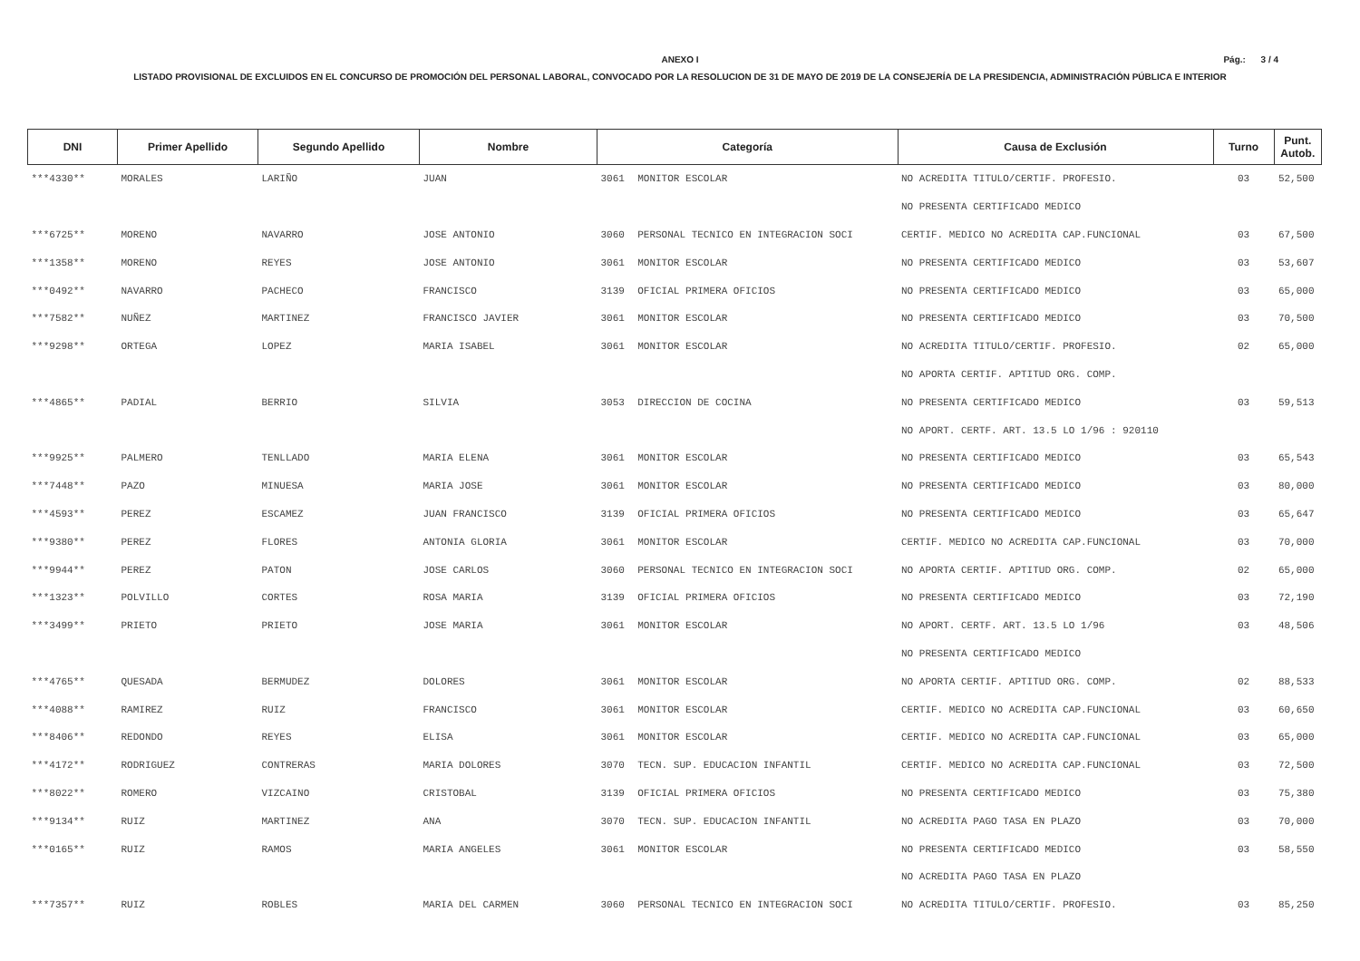ANEXO I
Pág.: 3 / 4
LISTADO PROVISIONAL DE EXCLUIDOS EN EL CONCURSO DE PROMOCIÓN DEL PERSONAL LABORAL, CONVOCADO POR LA RESOLUCION DE 31 DE MAYO DE 2019 DE LA CONSEJERÍA DE LA PRESIDENCIA, ADMINISTRACIÓN PÚBLICA E INTERIOR
| DNI | Primer Apellido | Segundo Apellido | Nombre | Categoría | | Causa de Exclusión | Turno | Punt. Autob. |
| --- | --- | --- | --- | --- | --- | --- | --- | --- |
| ***4330** | MORALES | LARIÑO | JUAN | 3061 | MONITOR ESCOLAR | NO ACREDITA TITULO/CERTIF. PROFESIO. | 03 | 52,500 |
| | | | | | | NO PRESENTA CERTIFICADO MEDICO | | |
| ***6725** | MORENO | NAVARRO | JOSE ANTONIO | 3060 | PERSONAL TECNICO EN INTEGRACION SOCI | CERTIF. MEDICO NO ACREDITA CAP.FUNCIONAL | 03 | 67,500 |
| ***1358** | MORENO | REYES | JOSE ANTONIO | 3061 | MONITOR ESCOLAR | NO PRESENTA CERTIFICADO MEDICO | 03 | 53,607 |
| ***0492** | NAVARRO | PACHECO | FRANCISCO | 3139 | OFICIAL PRIMERA OFICIOS | NO PRESENTA CERTIFICADO MEDICO | 03 | 65,000 |
| ***7582** | NUÑEZ | MARTINEZ | FRANCISCO JAVIER | 3061 | MONITOR ESCOLAR | NO PRESENTA CERTIFICADO MEDICO | 03 | 70,500 |
| ***9298** | ORTEGA | LOPEZ | MARIA ISABEL | 3061 | MONITOR ESCOLAR | NO ACREDITA TITULO/CERTIF. PROFESIO. | 02 | 65,000 |
| | | | | | | NO APORTA CERTIF. APTITUD ORG. COMP. | | |
| ***4865** | PADIAL | BERRIO | SILVIA | 3053 | DIRECCION DE COCINA | NO PRESENTA CERTIFICADO MEDICO | 03 | 59,513 |
| | | | | | | NO APORT. CERTF. ART. 13.5 LO 1/96 : 920110 | | |
| ***9925** | PALMERO | TENLLADO | MARIA ELENA | 3061 | MONITOR ESCOLAR | NO PRESENTA CERTIFICADO MEDICO | 03 | 65,543 |
| ***7448** | PAZO | MINUESA | MARIA JOSE | 3061 | MONITOR ESCOLAR | NO PRESENTA CERTIFICADO MEDICO | 03 | 80,000 |
| ***4593** | PEREZ | ESCAMEZ | JUAN FRANCISCO | 3139 | OFICIAL PRIMERA OFICIOS | NO PRESENTA CERTIFICADO MEDICO | 03 | 65,647 |
| ***9380** | PEREZ | FLORES | ANTONIA GLORIA | 3061 | MONITOR ESCOLAR | CERTIF. MEDICO NO ACREDITA CAP.FUNCIONAL | 03 | 70,000 |
| ***9944** | PEREZ | PATON | JOSE CARLOS | 3060 | PERSONAL TECNICO EN INTEGRACION SOCI | NO APORTA CERTIF. APTITUD ORG. COMP. | 02 | 65,000 |
| ***1323** | POLVILLO | CORTES | ROSA MARIA | 3139 | OFICIAL PRIMERA OFICIOS | NO PRESENTA CERTIFICADO MEDICO | 03 | 72,190 |
| ***3499** | PRIETO | PRIETO | JOSE MARIA | 3061 | MONITOR ESCOLAR | NO APORT. CERTF. ART. 13.5 LO 1/96 | 03 | 48,506 |
| | | | | | | NO PRESENTA CERTIFICADO MEDICO | | |
| ***4765** | QUESADA | BERMUDEZ | DOLORES | 3061 | MONITOR ESCOLAR | NO APORTA CERTIF. APTITUD ORG. COMP. | 02 | 88,533 |
| ***4088** | RAMIREZ | RUIZ | FRANCISCO | 3061 | MONITOR ESCOLAR | CERTIF. MEDICO NO ACREDITA CAP.FUNCIONAL | 03 | 60,650 |
| ***8406** | REDONDO | REYES | ELISA | 3061 | MONITOR ESCOLAR | CERTIF. MEDICO NO ACREDITA CAP.FUNCIONAL | 03 | 65,000 |
| ***4172** | RODRIGUEZ | CONTRERAS | MARIA DOLORES | 3070 | TECN. SUP. EDUCACION INFANTIL | CERTIF. MEDICO NO ACREDITA CAP.FUNCIONAL | 03 | 72,500 |
| ***8022** | ROMERO | VIZCAINO | CRISTOBAL | 3139 | OFICIAL PRIMERA OFICIOS | NO PRESENTA CERTIFICADO MEDICO | 03 | 75,380 |
| ***9134** | RUIZ | MARTINEZ | ANA | 3070 | TECN. SUP. EDUCACION INFANTIL | NO ACREDITA PAGO TASA EN PLAZO | 03 | 70,000 |
| ***0165** | RUIZ | RAMOS | MARIA ANGELES | 3061 | MONITOR ESCOLAR | NO PRESENTA CERTIFICADO MEDICO | 03 | 58,550 |
| | | | | | | NO ACREDITA PAGO TASA EN PLAZO | | |
| ***7357** | RUIZ | ROBLES | MARIA DEL CARMEN | 3060 | PERSONAL TECNICO EN INTEGRACION SOCI | NO ACREDITA TITULO/CERTIF. PROFESIO. | 03 | 85,250 |